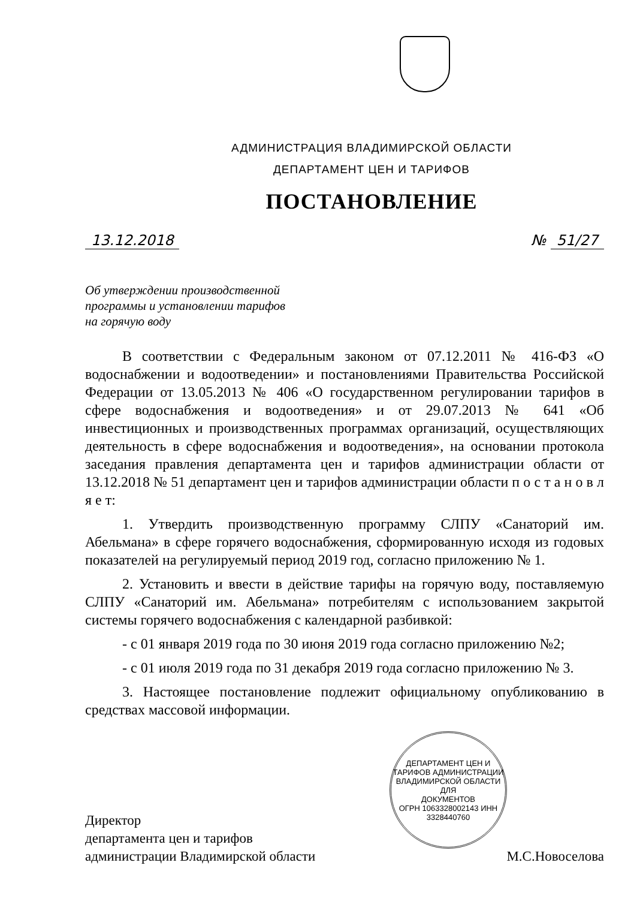АДМИНИСТРАЦИЯ ВЛАДИМИРСКОЙ ОБЛАСТИ
ДЕПАРТАМЕНТ ЦЕН И ТАРИФОВ
ПОСТАНОВЛЕНИЕ
13.12.2018 № 51/27
Об утверждении производственной
программы и установлении тарифов
на горячую воду
В соответствии с Федеральным законом от 07.12.2011 № 416-ФЗ «О водоснабжении и водоотведении» и постановлениями Правительства Российской Федерации от 13.05.2013 № 406 «О государственном регулировании тарифов в сфере водоснабжения и водоотведения» и от 29.07.2013 № 641 «Об инвестиционных и производственных программах организаций, осуществляющих деятельность в сфере водоснабжения и водоотведения», на основании протокола заседания правления департамента цен и тарифов администрации области от 13.12.2018 № 51 департамент цен и тарифов администрации области п о с т а н о в л я е т:
1. Утвердить производственную программу СЛПУ «Санаторий им. Абельмана» в сфере горячего водоснабжения, сформированную исходя из годовых показателей на регулируемый период 2019 год, согласно приложению № 1.
2. Установить и ввести в действие тарифы на горячую воду, поставляемую СЛПУ «Санаторий им. Абельмана» потребителям с использованием закрытой системы горячего водоснабжения с календарной разбивкой:
- с 01 января 2019 года по 30 июня 2019 года согласно приложению №2;
- с 01 июля 2019 года по 31 декабря 2019 года согласно приложению № 3.
3. Настоящее постановление подлежит официальному опубликованию в средствах массовой информации.
Директор
департамента цен и тарифов
администрации Владимирской области
М.С.Новоселова
ДЕПАРТАМЕНТ ЦЕН И ТАРИФОВ АДМИНИСТРАЦИИ ВЛАДИМИРСКОЙ ОБЛАСТИ
ДЛЯ
ДОКУМЕНТОВ
ОГРН 1063328002143 ИНН 3328440760